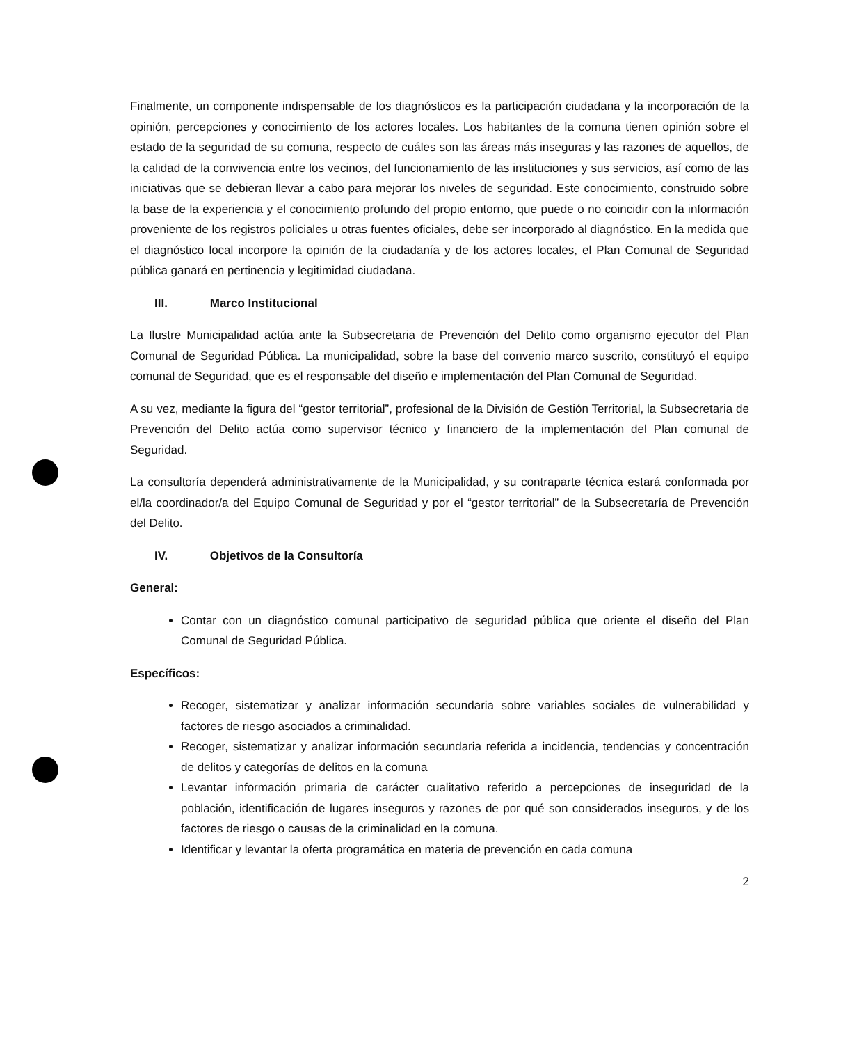Finalmente, un componente indispensable de los diagnósticos es la participación ciudadana y la incorporación de la opinión, percepciones y conocimiento de los actores locales. Los habitantes de la comuna tienen opinión sobre el estado de la seguridad de su comuna, respecto de cuáles son las áreas más inseguras y las razones de aquellos, de la calidad de la convivencia entre los vecinos, del funcionamiento de las instituciones y sus servicios, así como de las iniciativas que se debieran llevar a cabo para mejorar los niveles de seguridad. Este conocimiento, construido sobre la base de la experiencia y el conocimiento profundo del propio entorno, que puede o no coincidir con la información proveniente de los registros policiales u otras fuentes oficiales, debe ser incorporado al diagnóstico. En la medida que el diagnóstico local incorpore la opinión de la ciudadanía y de los actores locales, el Plan Comunal de Seguridad pública ganará en pertinencia y legitimidad ciudadana.
III. Marco Institucional
La Ilustre Municipalidad actúa ante la Subsecretaria de Prevención del Delito como organismo ejecutor del Plan Comunal de Seguridad Pública. La municipalidad, sobre la base del convenio marco suscrito, constituyó el equipo comunal de Seguridad, que es el responsable del diseño e implementación del Plan Comunal de Seguridad.
A su vez, mediante la figura del “gestor territorial”, profesional de la División de Gestión Territorial, la Subsecretaria de Prevención del Delito actúa como supervisor técnico y financiero de la implementación del Plan comunal de Seguridad.
La consultoría dependerá administrativamente de la Municipalidad, y su contraparte técnica estará conformada por el/la coordinador/a del Equipo Comunal de Seguridad y por el “gestor territorial” de la Subsecretaría de Prevención del Delito.
IV. Objetivos de la Consultoría
General:
Contar con un diagnóstico comunal participativo de seguridad pública que oriente el diseño del Plan Comunal de Seguridad Pública.
Específicos:
Recoger, sistematizar y analizar información secundaria sobre variables sociales de vulnerabilidad y factores de riesgo asociados a criminalidad.
Recoger, sistematizar y analizar información secundaria referida a incidencia, tendencias y concentración de delitos y categorías de delitos en la comuna
Levantar información primaria de carácter cualitativo referido a percepciones de inseguridad de la población, identificación de lugares inseguros y razones de por qué son considerados inseguros, y de los factores de riesgo o causas de la criminalidad en la comuna.
Identificar y levantar la oferta programática en materia de prevención en cada comuna
2